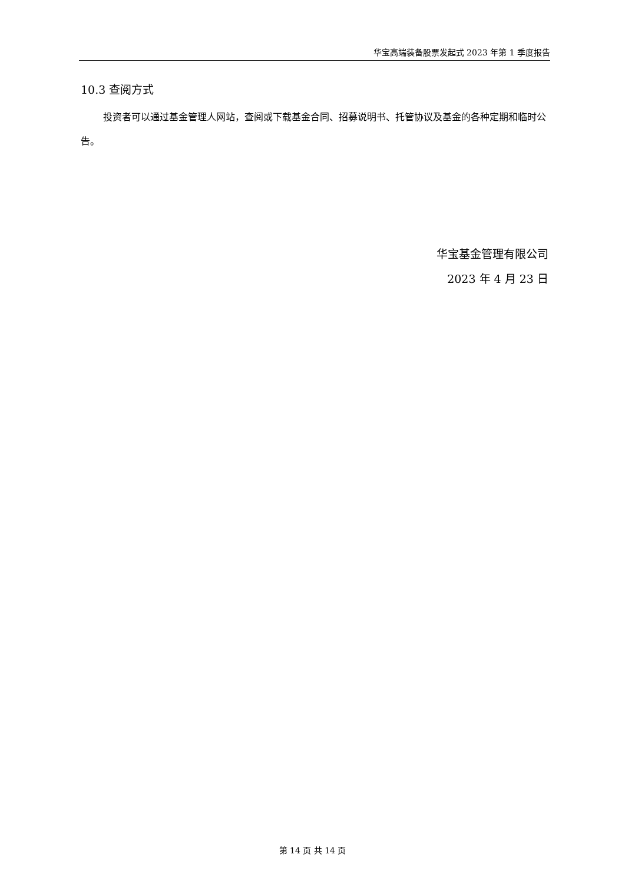华宝高端装备股票发起式 2023 年第 1 季度报告
10.3 查阅方式
投资者可以通过基金管理人网站，查阅或下载基金合同、招募说明书、托管协议及基金的各种定期和临时公告。
华宝基金管理有限公司
2023 年 4 月 23 日
第 14 页 共 14 页